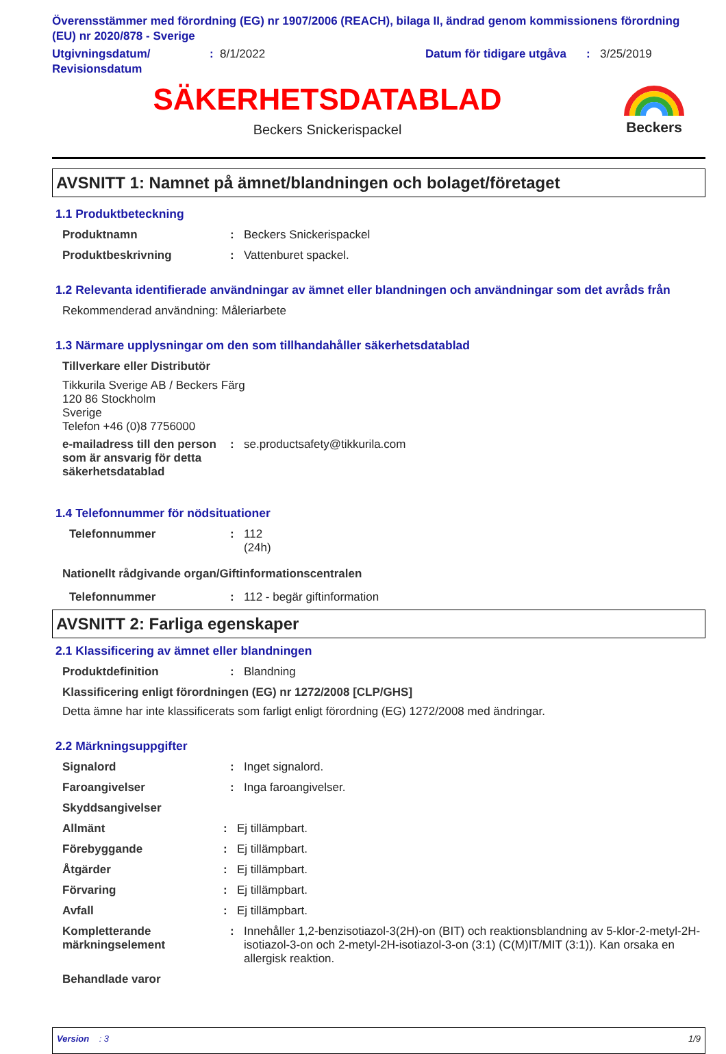Överensstämmer med förordning (EG) nr 1907/2006 (REACH), bilaga II, ändrad genom kommissionens förordning (EU) nr 2020/878 - Sverige
Utgivningsdatum/ Revisionsdatum
: 8/1/2022 Datum för tidigare utgåva
: 3/25/2019
SÄKERHETSDATABLAD
Beckers Snickerispackel
Beckers
AVSNITT 1: Namnet på ämnet/blandningen och bolaget/företaget
1.1 Produktbeteckning
Produktnamn : Beckers Snickerispackel
Produktbeskrivning : Vattenburet spackel.
1.2 Relevanta identifierade användningar av ämnet eller blandningen och användningar som det avråds från
Rekommenderad användning: Måleriarbete
1.3 Närmare upplysningar om den som tillhandahåller säkerhetsdatablad
Tillverkare eller Distributör
Tikkurila Sverige AB / Beckers Färg
120 86 Stockholm
Sverige
Telefon +46 (0)8 7756000
e-mailadress till den person som är ansvarig för detta säkerhetsdatablad
: se.productsafety@tikkurila.com
1.4 Telefonnummer för nödsituationer
Telefonnummer : 112
(24h)
Nationellt rådgivande organ/Giftinformationscentralen
Telefonnummer : 112 - begär giftinformation
AVSNITT 2: Farliga egenskaper
2.1 Klassificering av ämnet eller blandningen
Produktdefinition : Blandning
Klassificering enligt förordningen (EG) nr 1272/2008 [CLP/GHS]
Detta ämne har inte klassificerats som farligt enligt förordning (EG) 1272/2008 med ändringar.
2.2 Märkningsuppgifter
Signalord : Inget signalord.
Faroangivelser : Inga faroangivelser.
Skyddsangivelser
Allmänt : Ej tillämpbart.
Förebyggande : Ej tillämpbart.
Åtgärder : Ej tillämpbart.
Förvaring : Ej tillämpbart.
Avfall : Ej tillämpbart.
Kompletterande märkningselement
: Innehåller 1,2-benzisotiazol-3(2H)-on (BIT) och reaktionsblandning av 5-klor-2-metyl-2H-isotiazol-3-on och 2-metyl-2H-isotiazol-3-on (3:1) (C(M)IT/MIT (3:1)). Kan orsaka en allergisk reaktion.
Behandlade varor
Version : 3 1/9